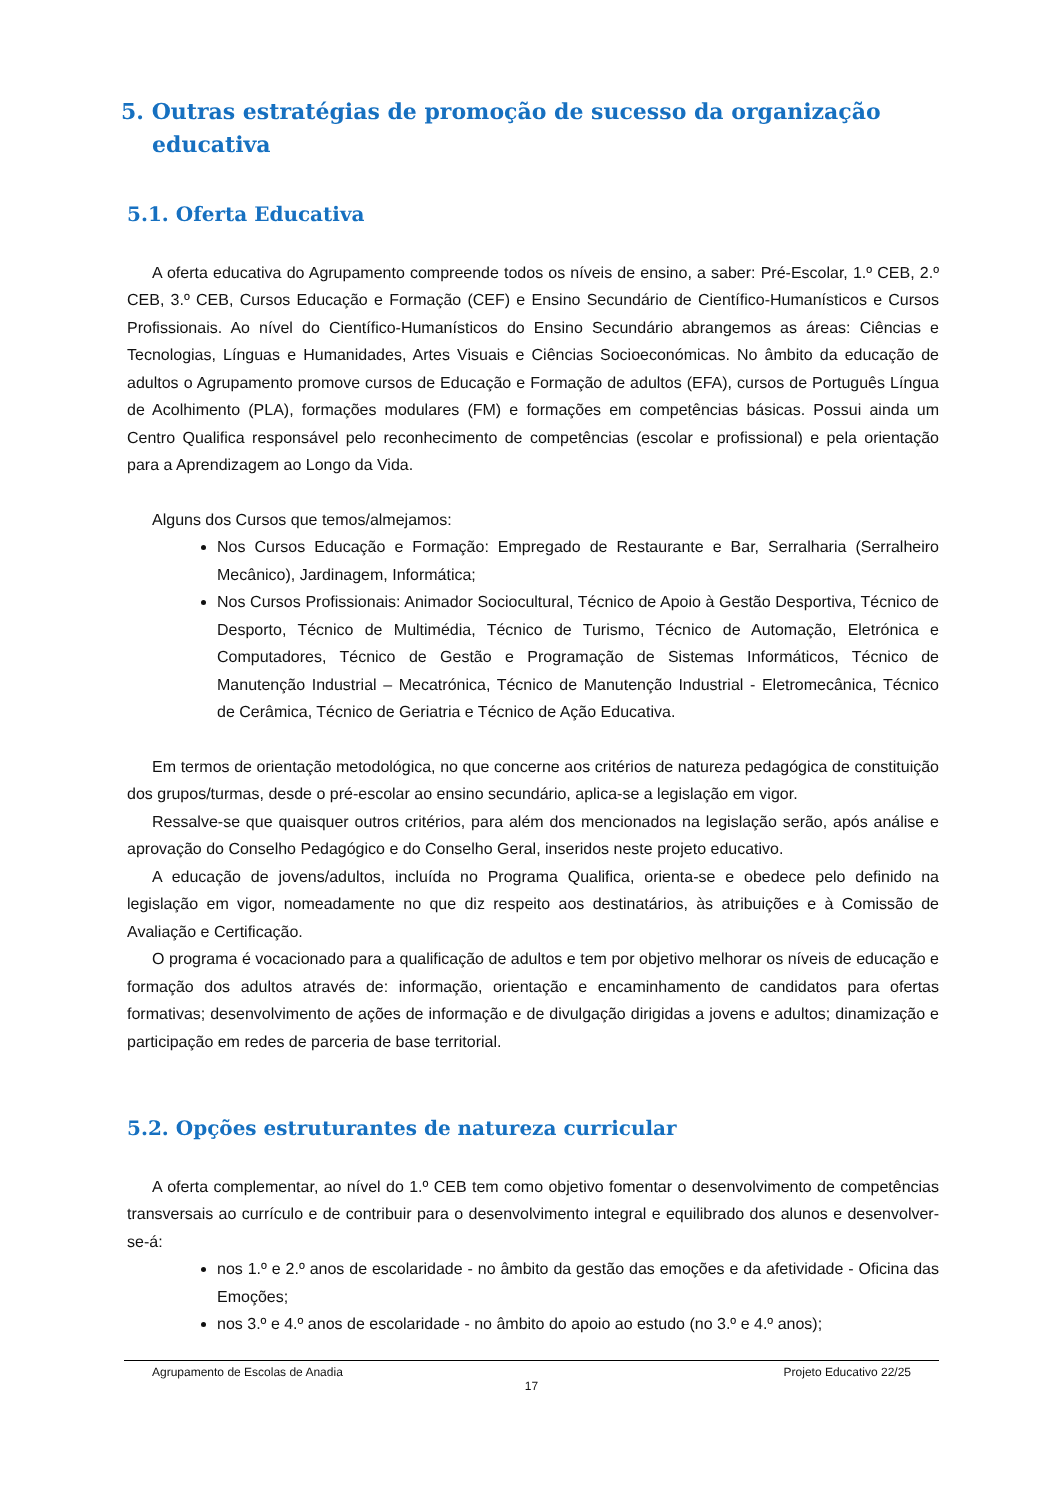5. Outras estratégias de promoção de sucesso da organização educativa
5.1. Oferta Educativa
A oferta educativa do Agrupamento compreende todos os níveis de ensino, a saber: Pré-Escolar, 1.º CEB, 2.º CEB, 3.º CEB, Cursos Educação e Formação (CEF) e Ensino Secundário de Científico-Humanísticos e Cursos Profissionais. Ao nível do Científico-Humanísticos do Ensino Secundário abrangemos as áreas: Ciências e Tecnologias, Línguas e Humanidades, Artes Visuais e Ciências Socioeconómicas. No âmbito da educação de adultos o Agrupamento promove cursos de Educação e Formação de adultos (EFA), cursos de Português Língua de Acolhimento (PLA), formações modulares (FM) e formações em competências básicas. Possui ainda um Centro Qualifica responsável pelo reconhecimento de competências (escolar e profissional) e pela orientação para a Aprendizagem ao Longo da Vida.
Alguns dos Cursos que temos/almejamos:
Nos Cursos Educação e Formação: Empregado de Restaurante e Bar, Serralharia (Serralheiro Mecânico), Jardinagem, Informática;
Nos Cursos Profissionais: Animador Sociocultural, Técnico de Apoio à Gestão Desportiva, Técnico de Desporto, Técnico de Multimédia, Técnico de Turismo, Técnico de Automação, Eletrónica e Computadores, Técnico de Gestão e Programação de Sistemas Informáticos, Técnico de Manutenção Industrial – Mecatrónica, Técnico de Manutenção Industrial - Eletromecânica, Técnico de Cerâmica, Técnico de Geriatria e Técnico de Ação Educativa.
Em termos de orientação metodológica, no que concerne aos critérios de natureza pedagógica de constituição dos grupos/turmas, desde o pré-escolar ao ensino secundário, aplica-se a legislação em vigor.
Ressalve-se que quaisquer outros critérios, para além dos mencionados na legislação serão, após análise e aprovação do Conselho Pedagógico e do Conselho Geral, inseridos neste projeto educativo.
A educação de jovens/adultos, incluída no Programa Qualifica, orienta-se e obedece pelo definido na legislação em vigor, nomeadamente no que diz respeito aos destinatários, às atribuições e à Comissão de Avaliação e Certificação.
O programa é vocacionado para a qualificação de adultos e tem por objetivo melhorar os níveis de educação e formação dos adultos através de: informação, orientação e encaminhamento de candidatos para ofertas formativas; desenvolvimento de ações de informação e de divulgação dirigidas a jovens e adultos; dinamização e participação em redes de parceria de base territorial.
5.2. Opções estruturantes de natureza curricular
A oferta complementar, ao nível do 1.º CEB tem como objetivo fomentar o desenvolvimento de competências transversais ao currículo e de contribuir para o desenvolvimento integral e equilibrado dos alunos e desenvolver-se-á:
nos 1.º e 2.º anos de escolaridade - no âmbito da gestão das emoções e da afetividade - Oficina das Emoções;
nos 3.º e 4.º anos de escolaridade - no âmbito do apoio ao estudo (no 3.º e 4.º anos);
Agrupamento de Escolas de Anadia Projeto Educativo 22/25
17